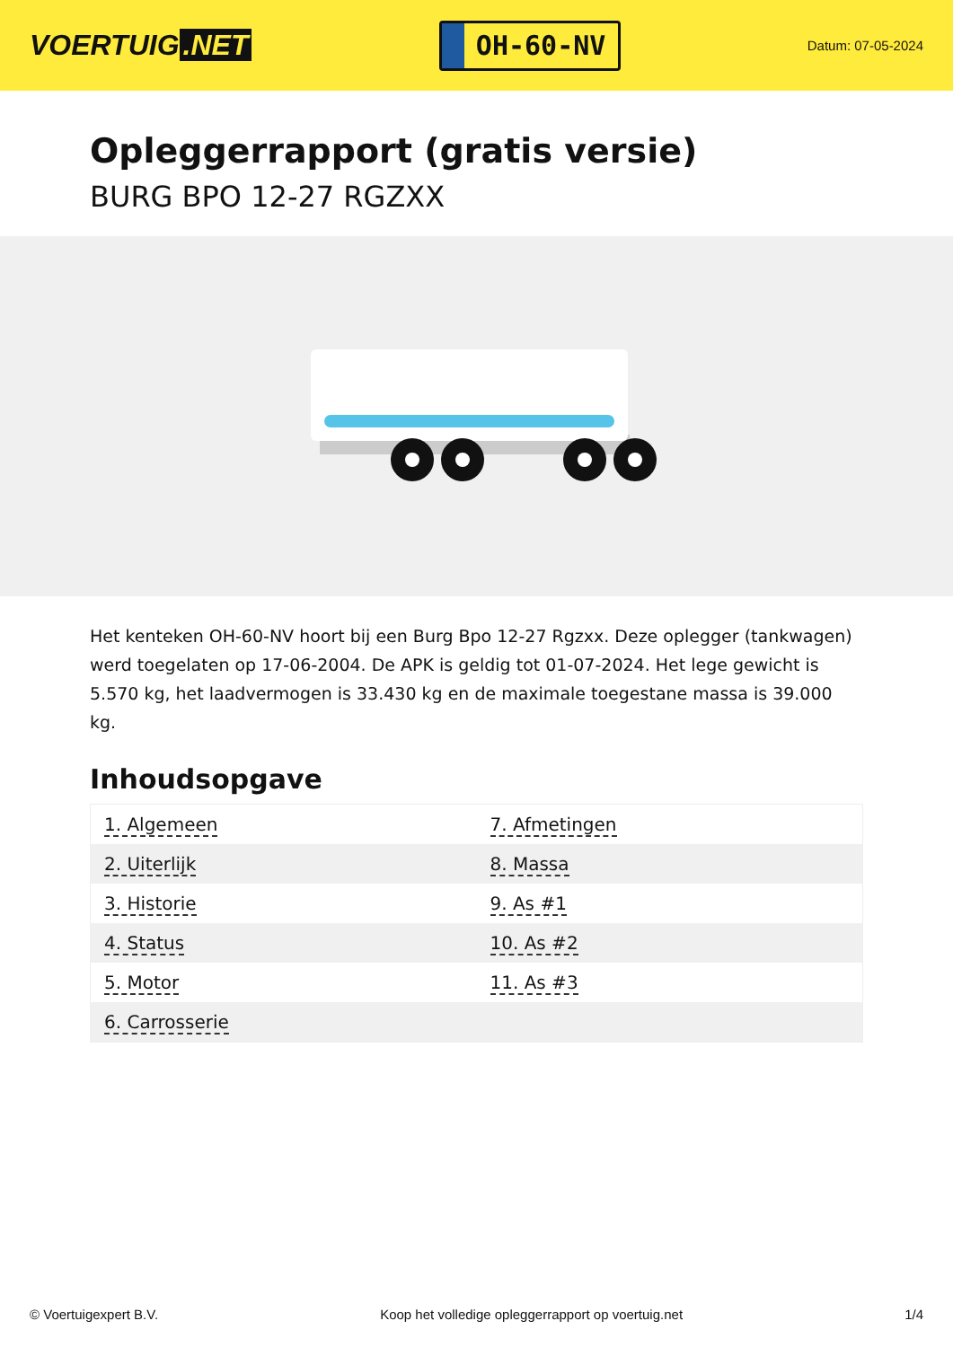VOERTUIG.NET
OH-60-NV
Datum: 07-05-2024
Opleggerrapport (gratis versie)
BURG BPO 12-27 RGZXX
Het kenteken OH-60-NV hoort bij een Burg Bpo 12-27 Rgzxx. Deze oplegger (tankwagen) werd toegelaten op 17-06-2004. De APK is geldig tot 01-07-2024. Het lege gewicht is 5.570 kg, het laadvermogen is 33.430 kg en de maximale toegestane massa is 39.000 kg.
Inhoudsopgave
| 1. Algemeen | 7. Afmetingen |
| 2. Uiterlijk | 8. Massa |
| 3. Historie | 9. As #1 |
| 4. Status | 10. As #2 |
| 5. Motor | 11. As #3 |
| 6. Carrosserie | |
© Voertuigexpert B.V. Koop het volledige opleggerrapport op voertuig.net 1/4